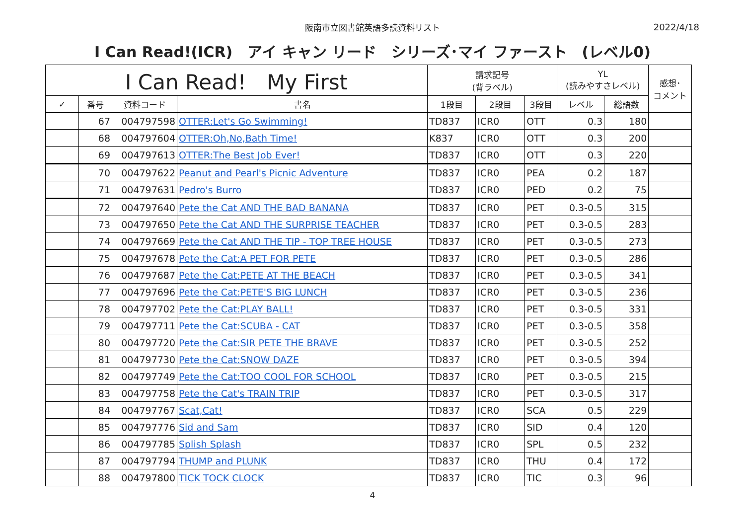阪南市立図書館英語多読資料リスト
2022/4/18
I Can Read!(ICR)　アイ キャン リード　シリーズ･マイ ファースト　(レベル0)
| I Can Read! My First | | | | 請求記号 (背ラベル) | | | YL (読みやすさレベル) | | 感想･ コメント |
| --- | --- | --- | --- | --- | --- | --- | --- | --- | --- |
| ✓ | 番号 | 資料コード | 書名 | 1段目 | 2段目 | 3段目 | レベル | 総語数 | |
| | 67 | 004797598 | OTTER:Let's Go Swimming! | TD837 | ICR0 | OTT | 0.3 | 180 | |
| | 68 | 004797604 | OTTER:Oh,No,Bath Time! | K837 | ICR0 | OTT | 0.3 | 200 | |
| | 69 | 004797613 | OTTER:The Best Job Ever! | TD837 | ICR0 | OTT | 0.3 | 220 | |
| | 70 | 004797622 | Peanut and Pearl's Picnic Adventure | TD837 | ICR0 | PEA | 0.2 | 187 | |
| | 71 | 004797631 | Pedro's Burro | TD837 | ICR0 | PED | 0.2 | 75 | |
| | 72 | 004797640 | Pete the Cat AND THE BAD BANANA | TD837 | ICR0 | PET | 0.3-0.5 | 315 | |
| | 73 | 004797650 | Pete the Cat AND THE SURPRISE TEACHER | TD837 | ICR0 | PET | 0.3-0.5 | 283 | |
| | 74 | 004797669 | Pete the Cat AND THE TIP - TOP TREE HOUSE | TD837 | ICR0 | PET | 0.3-0.5 | 273 | |
| | 75 | 004797678 | Pete the Cat:A PET FOR PETE | TD837 | ICR0 | PET | 0.3-0.5 | 286 | |
| | 76 | 004797687 | Pete the Cat:PETE AT THE BEACH | TD837 | ICR0 | PET | 0.3-0.5 | 341 | |
| | 77 | 004797696 | Pete the Cat:PETE'S BIG LUNCH | TD837 | ICR0 | PET | 0.3-0.5 | 236 | |
| | 78 | 004797702 | Pete the Cat:PLAY BALL! | TD837 | ICR0 | PET | 0.3-0.5 | 331 | |
| | 79 | 004797711 | Pete the Cat:SCUBA - CAT | TD837 | ICR0 | PET | 0.3-0.5 | 358 | |
| | 80 | 004797720 | Pete the Cat:SIR PETE THE BRAVE | TD837 | ICR0 | PET | 0.3-0.5 | 252 | |
| | 81 | 004797730 | Pete the Cat:SNOW DAZE | TD837 | ICR0 | PET | 0.3-0.5 | 394 | |
| | 82 | 004797749 | Pete the Cat:TOO COOL FOR SCHOOL | TD837 | ICR0 | PET | 0.3-0.5 | 215 | |
| | 83 | 004797758 | Pete the Cat's TRAIN TRIP | TD837 | ICR0 | PET | 0.3-0.5 | 317 | |
| | 84 | 004797767 | Scat,Cat! | TD837 | ICR0 | SCA | 0.5 | 229 | |
| | 85 | 004797776 | Sid and Sam | TD837 | ICR0 | SID | 0.4 | 120 | |
| | 86 | 004797785 | Splish Splash | TD837 | ICR0 | SPL | 0.5 | 232 | |
| | 87 | 004797794 | THUMP and PLUNK | TD837 | ICR0 | THU | 0.4 | 172 | |
| | 88 | 004797800 | TICK TOCK CLOCK | TD837 | ICR0 | TIC | 0.3 | 96 | |
4